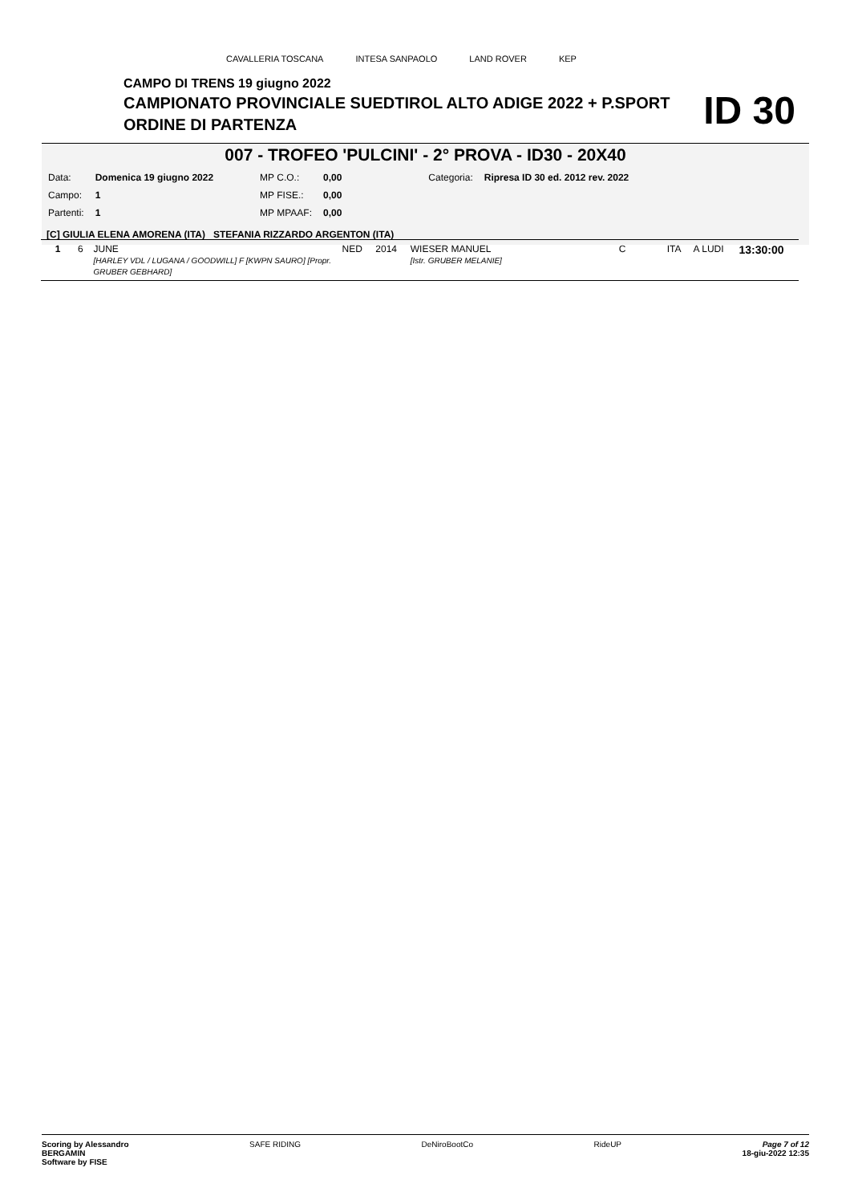CAVALLERIA TOSCANA INTESA SANPAOLO LAND ROVER KEP
CAMPO DI TRENS 19 giugno 2022
CAMPIONATO PROVINCIALE SUEDTIROL ALTO ADIGE 2022 + P.SPORT
ORDINE DI PARTENZA
ID 30
007 - TROFEO 'PULCINI' - 2° PROVA - ID30 - 20X40
| Data: | Domenica 19 giugno 2022 | MP C.O.: | 0,00 | Categoria: | Ripresa ID 30 ed. 2012 rev. 2022 |
| Campo: | 1 | MP FISE.: | 0,00 | | |
| Partenti: | 1 | MP MPAAF: | 0,00 | | |
[C] GIULIA ELENA AMORENA (ITA) STEFANIA RIZZARDO ARGENTON (ITA)
| 1 | 6 | JUNE [HARLEY VDL / LUGANA / GOODWILL] F [KWPN SAURO] [Propr. GRUBER GEBHARD] | NED | 2014 | WIESER MANUEL [Istr. GRUBER MELANIE] | C | ITA | A LUDI | 13:30:00 |
Scoring by Alessandro
BERGAMIN
Software by FISE SAFE RIDING DeNiroBootCo RideUP Page 7 of 12
18-giu-2022 12:35